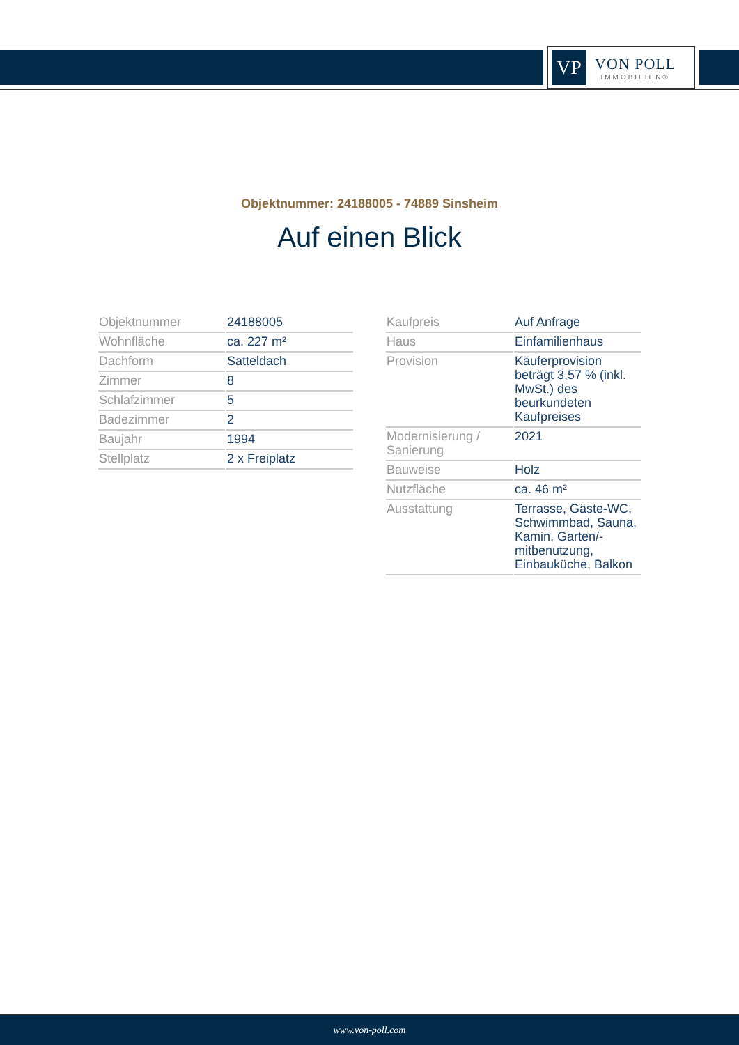VP
VON POLL
IMMOBILIEN®
Objektnummer: 24188005 - 74889 Sinsheim
Auf einen Blick
| Objektnummer | 24188005 |
| Wohnfläche | ca. 227 m² |
| Dachform | Satteldach |
| Zimmer | 8 |
| Schlafzimmer | 5 |
| Badezimmer | 2 |
| Baujahr | 1994 |
| Stellplatz | 2 x Freiplatz |
| Kaufpreis | Auf Anfrage |
| Haus | Einfamilienhaus |
| Provision | Käuferprovision beträgt 3,57 % (inkl. MwSt.) des beurkundeten Kaufpreises |
| Modernisierung / Sanierung | 2021 |
| Bauweise | Holz |
| Nutzfläche | ca. 46 m² |
| Ausstattung | Terrasse, Gäste-WC, Schwimmbad, Sauna, Kamin, Garten/-mitbenutzung, Einbauküche, Balkon |
www.von-poll.com